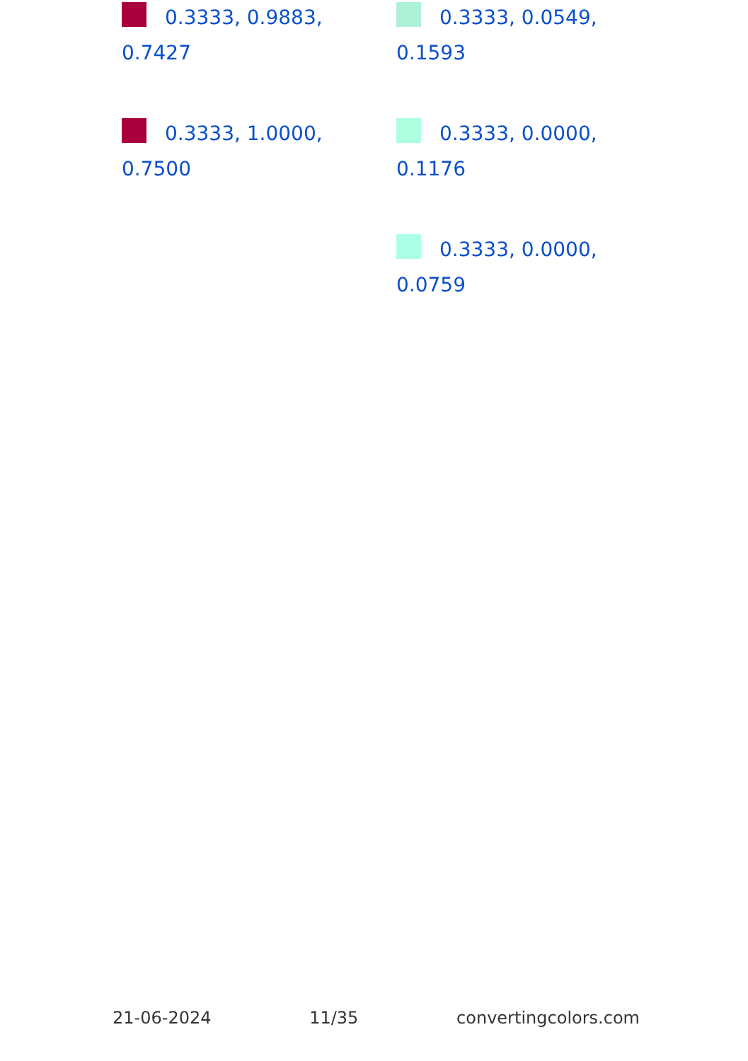0.3333, 0.9883, 0.7427
0.3333, 0.0549, 0.1593
0.3333, 1.0000, 0.7500
0.3333, 0.0000, 0.1176
0.3333, 0.0000, 0.0759
21-06-2024 11/35 convertingcolors.com